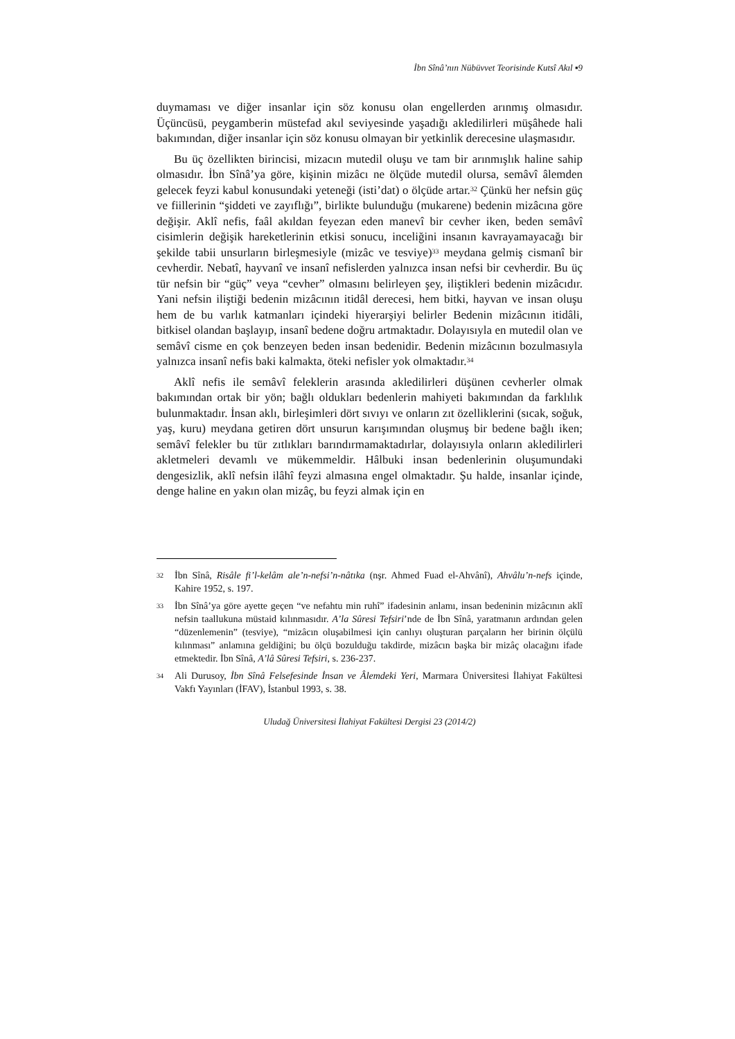İbn Sînâ’nın Nübüvvet Teorisinde Kutsî Akıl ▪9
duymaması ve diğer insanlar için söz konusu olan engellerden arınmış olmasıdır. Üçüncüsü, peygamberin müstefad akıl seviyesinde yaşadığı akledilirleri müşâhede hali bakımından, diğer insanlar için söz konusu olmayan bir yetkinlik derecesine ulaşmasıdır.
Bu üç özellikten birincisi, mizacın mutedil oluşu ve tam bir arınmışlık haline sahip olmasıdır. İbn Sînâ’ya göre, kişinin mizâcı ne ölçüde mutedil olursa, semâvî âlemden gelecek feyzi kabul konusundaki yeteneği (isti’dat) o ölçüde artar.<sup>32</sup> Çünkü her nefsin güç ve fiillerinin “şiddeti ve zayıflığı”, birlikte bulunduğu (mukarene) bedenin mizâcına göre değişir. Aklî nefis, faâl akıldan feyezan eden manevî bir cevher iken, beden semâvî cisimlerin değişik hareketlerinin etkisi sonucu, inceliğini insanın kavrayamayacağı bir şekilde tabii unsurların birleşmesiyle (mizâc ve tesviye)<sup>33</sup> meydana gelmiş cismanî bir cevherdir. Nebatî, hayvanî ve insanî nefislerden yalnızca insan nefsi bir cevherdir. Bu üç tür nefsin bir “güç” veya “cevher” olmasını belirleyen şey, iliştikleri bedenin mizâcıdır. Yani nefsin iliştiği bedenin mizâcının itidâl derecesi, hem bitki, hayvan ve insan oluşu hem de bu varlık katmanları içindeki hiyerarşiyi belirler Bedenin mizâcının itidâli, bitkisel olandan başlayıp, insanî bedene doğru artmaktadır. Dolayısıyla en mutedil olan ve semâvî cisme en çok benzeyen beden insan bedenidir. Bedenin mizâcının bozulmasıyla yalnızca insanî nefis baki kalmakta, öteki nefisler yok olmaktadır.<sup>34</sup>
Aklî nefis ile semâvî feleklerin arasında akledilirleri düşünen cevherler olmak bakımından ortak bir yön; bağlı oldukları bedenlerin mahiyeti bakımından da farklılık bulunmaktadır. İnsan aklı, birleşimleri dört sıvıyı ve onların zıt özelliklerini (sıcak, soğuk, yaş, kuru) meydana getiren dört unsurun karışımından oluşmuş bir bedene bağlı iken; semâvî felekler bu tür zıtlıkları barındırmamaktadırlar, dolayısıyla onların akledilirleri akletmeleri devamlı ve mükemmeldir. Hâlbuki insan bedenlerinin oluşumundaki dengesizlik, aklî nefsin ilâhî feyzi almasına engel olmaktadır. Şu halde, insanlar içinde, denge haline en yakın olan mizâç, bu feyzi almak için en
32 İbn Sînâ, Risâle fi’l-kelâm ale’n-nefsi’n-nâtıka (nşr. Ahmed Fuad el-Ahvânî), Ahvâlu’n-nefs içinde, Kahire 1952, s. 197.
33 İbn Sînâ’ya göre ayette geçen “ve nefahtu min ruhî” ifadesinin anlamı, insan bedeninin mizâcının aklî nefsin taallukuna müstaid kılınmasıdır. A’la Sûresi Tefsiri’nde de İbn Sînâ, yaratmanın ardından gelen “düzenlemenin” (tesviye), “mizâcın oluşabilmesi için canlıyı oluşturan parçaların her birinin ölçülü kılınması” anlamına geldiğini; bu ölçü bozulduğu takdirde, mizâcın başka bir mizâç olacağını ifade etmektedir. İbn Sînâ, A’lâ Sûresi Tefsiri, s. 236-237.
34 Ali Durusoy, İbn Sînâ Felsefesinde İnsan ve Âlemdeki Yeri, Marmara Üniversitesi İlahiyat Fakültesi Vakfı Yayınları (İFAV), İstanbul 1993, s. 38.
Uludağ Üniversitesi İlahiyat Fakültesi Dergisi 23 (2014/2)